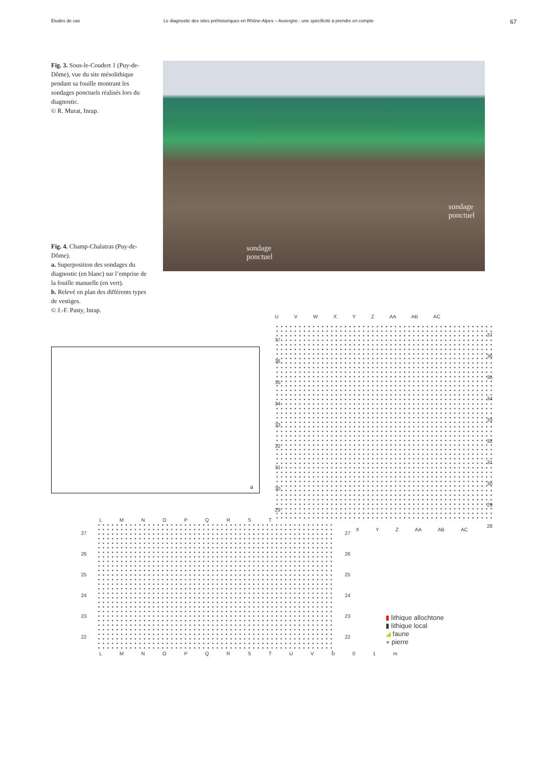Études de cas Le diagnostic des sites préhistoriques en Rhône-Alpes – Auvergne : une spécificité à prendre en compte
67
Fig. 3. Sous-le-Coudert 1 (Puy-de-Dôme), vue du site mésolithique pendant sa fouille montrant les sondages ponctuels réalisés lors du diagnostic.
© R. Murat, Inrap.
Fig. 4. Champ-Chalatras (Puy-de-Dôme).
a. Superposition des sondages du diagnostic (en blanc) sur l’emprise de la fouille manuelle (en vert).
b. Relevé en plan des différents types de vestiges.
© J.-F. Pasty, Inrap.
sondage
ponctuel
sondage
ponctuel
a
U V W X Y Z AA AB AC
37
36
35
34
33
32
31
30
29
37
36
35
34
33
32
31
30
29
28
X Y Z AA AB AC
L M N O P Q R S T
27
26
25
24
23
22
27
26
25
24
23
22
▮ lithique allochtone
▮ lithique local
◢ faune
● pierre
L M N O P Q R S T U V b 0 1 m